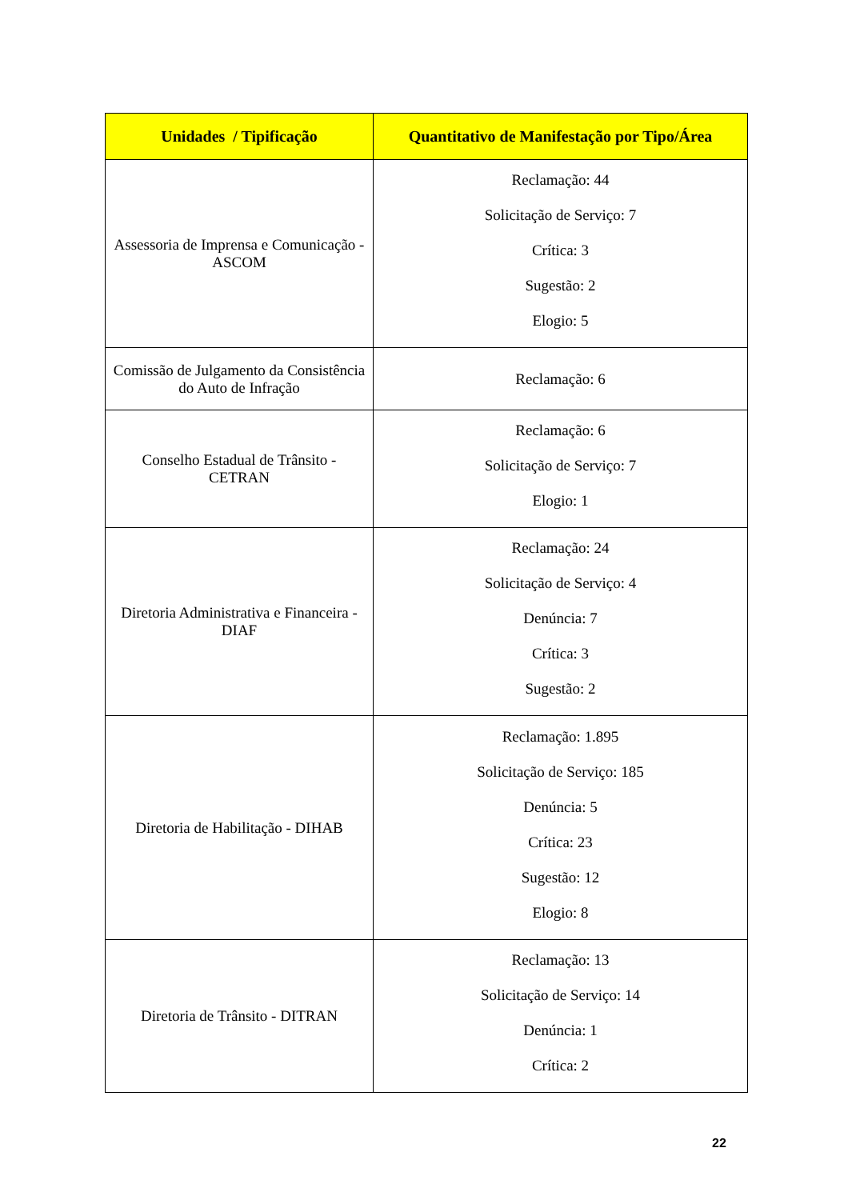| Unidades / Tipificação | Quantitativo de Manifestação por Tipo/Área |
| --- | --- |
| Assessoria de Imprensa e Comunicação - ASCOM | Reclamação: 44 Solicitação de Serviço: 7 Crítica: 3 Sugestão: 2 Elogio: 5 |
| Comissão de Julgamento da Consistência do Auto de Infração | Reclamação: 6 |
| Conselho Estadual de Trânsito - CETRAN | Reclamação: 6 Solicitação de Serviço: 7 Elogio: 1 |
| Diretoria Administrativa e Financeira - DIAF | Reclamação: 24 Solicitação de Serviço: 4 Denúncia: 7 Crítica: 3 Sugestão: 2 |
| Diretoria de Habilitação - DIHAB | Reclamação: 1.895 Solicitação de Serviço: 185 Denúncia: 5 Crítica: 23 Sugestão: 12 Elogio: 8 |
| Diretoria de Trânsito - DITRAN | Reclamação: 13 Solicitação de Serviço: 14 Denúncia: 1 Crítica: 2 |
22